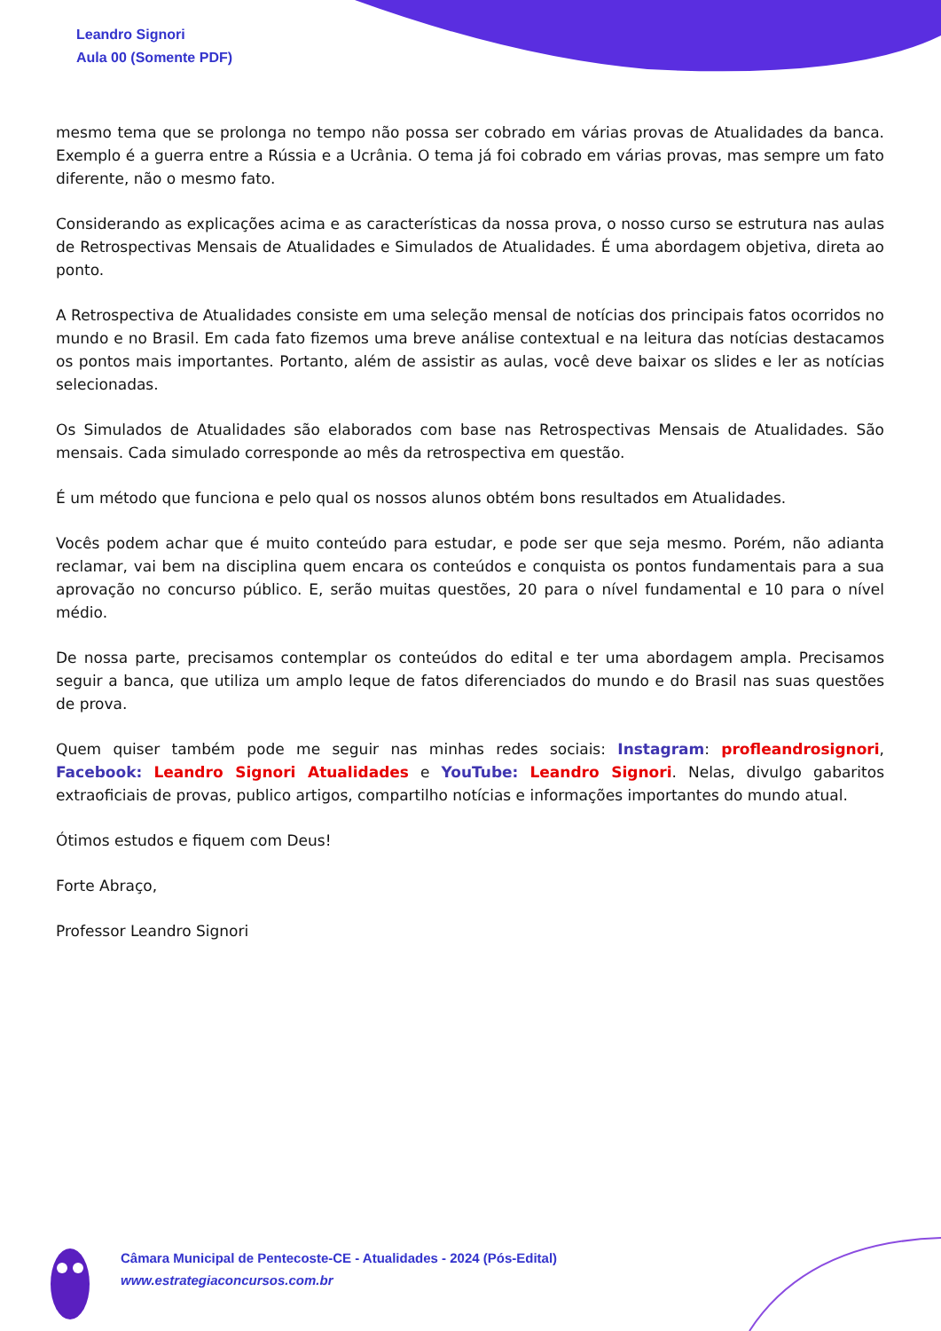Leandro Signori
Aula 00 (Somente PDF)
mesmo tema que se prolonga no tempo não possa ser cobrado em várias provas de Atualidades da banca. Exemplo é a guerra entre a Rússia e a Ucrânia. O tema já foi cobrado em várias provas, mas sempre um fato diferente, não o mesmo fato.
Considerando as explicações acima e as características da nossa prova, o nosso curso se estrutura nas aulas de Retrospectivas Mensais de Atualidades e Simulados de Atualidades. É uma abordagem objetiva, direta ao ponto.
A Retrospectiva de Atualidades consiste em uma seleção mensal de notícias dos principais fatos ocorridos no mundo e no Brasil. Em cada fato fizemos uma breve análise contextual e na leitura das notícias destacamos os pontos mais importantes. Portanto, além de assistir as aulas, você deve baixar os slides e ler as notícias selecionadas.
Os Simulados de Atualidades são elaborados com base nas Retrospectivas Mensais de Atualidades. São mensais. Cada simulado corresponde ao mês da retrospectiva em questão.
É um método que funciona e pelo qual os nossos alunos obtém bons resultados em Atualidades.
Vocês podem achar que é muito conteúdo para estudar, e pode ser que seja mesmo. Porém, não adianta reclamar, vai bem na disciplina quem encara os conteúdos e conquista os pontos fundamentais para a sua aprovação no concurso público. E, serão muitas questões, 20 para o nível fundamental e 10 para o nível médio.
De nossa parte, precisamos contemplar os conteúdos do edital e ter uma abordagem ampla. Precisamos seguir a banca, que utiliza um amplo leque de fatos diferenciados do mundo e do Brasil nas suas questões de prova.
Quem quiser também pode me seguir nas minhas redes sociais: Instagram: profleandrosignori, Facebook: Leandro Signori Atualidades e YouTube: Leandro Signori. Nelas, divulgo gabaritos extraoficiais de provas, publico artigos, compartilho notícias e informações importantes do mundo atual.
Ótimos estudos e fiquem com Deus!
Forte Abraço,
Professor Leandro Signori
Câmara Municipal de Pentecoste-CE - Atualidades - 2024 (Pós-Edital)
www.estrategiaconcursos.com.br